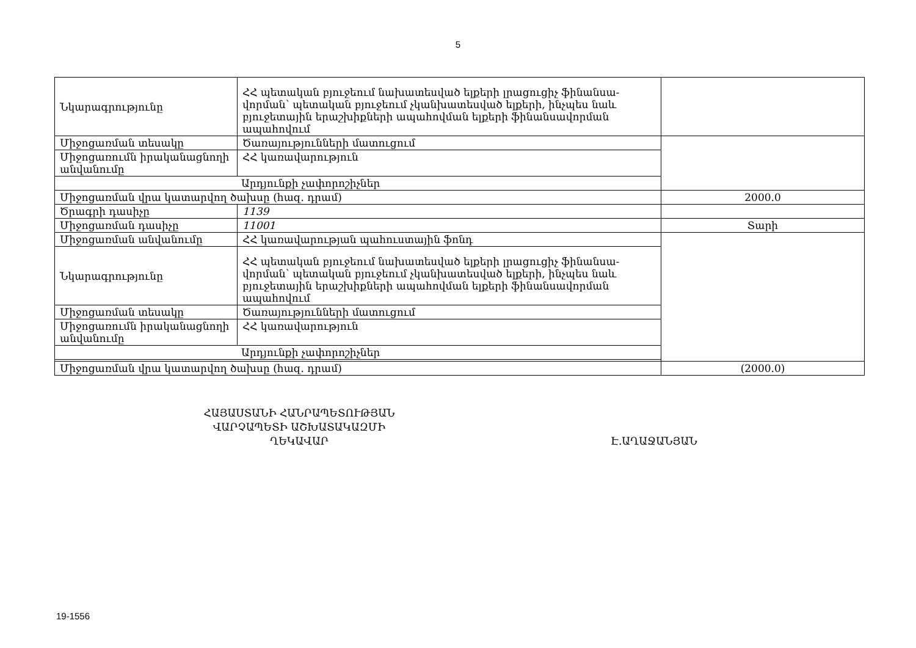5
| Նկարագրությունը | ՀՀ պետական բյուջեում նախատեսված ելքերի լրացուցիչ ֆինանսա-վորման՝ պետական բյուջեում չկանխատեսված ելքերի, ինչպես նաև բյուջետային երաշխիքների ապահովման ելքերի ֆինանսավորման ապահովում | |
| Միջոցառման տեսակը | Ծառայությունների մատուցում | |
| Միջոցառումն իրականացնողի անվանումը | ՀՀ կառավարություն | |
| Արդյունքի չափորոշիչներ | | |
| Միջոցառման վրա կատարվող ծախսը (հազ. դրամ) | | 2000.0 |
| Ծրագրի դասիչը | 1139 | |
| Միջոցառման դասիչը | 11001 | Տարի |
| Միջոցառման անվանումը | ՀՀ կառավարության պահուստային ֆոնդ | |
| Նկարագրությունը | ՀՀ պետական բյուջեում նախատեսված ելքերի լրացուցիչ ֆինանսա-վորման՝ պետական բյուջեում չկանխատեսված ելքերի, ինչպես նաև բյուջետային երաշխիքների ապահովման ելքերի ֆինանսավորման ապահովում | |
| Միջոցառման տեսակը | Ծառայությունների մատուցում | |
| Միջոցառումն իրականացնողի անվանումը | ՀՀ կառավարություն | |
| Արդյունքի չափորոշիչներ | | |
| Միջոցառման վրա կատարվող ծախսը (հազ. դրամ) | | (2000.0) |
ՀԱՅԱՍՏԱՆԻ ՀԱՆՐԱՊԵՏՈՒԹՅԱՆ
ՎԱՐՉԱՊԵՏԻ ԱՇԽԱՏԱԿԱԶՄԻ
ՂԵԿԱՎԱՐ
Է.ԱՂԱՋԱՆՅԱՆ
19-1556